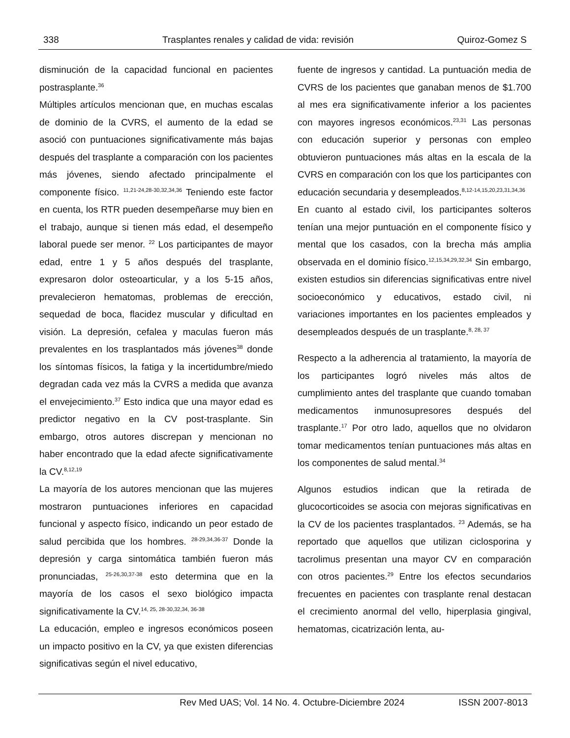338 Trasplantes renales y calidad de vida: revisión Quiroz-Gomez S
disminución de la capacidad funcional en pacientes postrasplante.<sup>36</sup>
Múltiples artículos mencionan que, en muchas escalas de dominio de la CVRS, el aumento de la edad se asoció con puntuaciones significativamente más bajas después del trasplante a comparación con los pacientes más jóvenes, siendo afectado principalmente el componente físico. <sup>11,21-24,28-30,32,34,36</sup> Teniendo este factor en cuenta, los RTR pueden desempeñarse muy bien en el trabajo, aunque si tienen más edad, el desempeño laboral puede ser menor. <sup>22</sup> Los participantes de mayor edad, entre 1 y 5 años después del trasplante, expresaron dolor osteoarticular, y a los 5-15 años, prevalecieron hematomas, problemas de erección, sequedad de boca, flacidez muscular y dificultad en visión. La depresión, cefalea y maculas fueron más prevalentes en los trasplantados más jóvenes<sup>38</sup> donde los síntomas físicos, la fatiga y la incertidumbre/miedo degradan cada vez más la CVRS a medida que avanza el envejecimiento.<sup>37</sup> Esto indica que una mayor edad es predictor negativo en la CV post-trasplante. Sin embargo, otros autores discrepan y mencionan no haber encontrado que la edad afecte significativamente la CV.<sup>8,12,19</sup>
La mayoría de los autores mencionan que las mujeres mostraron puntuaciones inferiores en capacidad funcional y aspecto físico, indicando un peor estado de salud percibida que los hombres. <sup>28-29,34,36-37</sup> Donde la depresión y carga sintomática también fueron más pronunciadas, <sup>25-26,30,37-38</sup> esto determina que en la mayoría de los casos el sexo biológico impacta significativamente la CV.<sup>14, 25, 28-30,32,34, 36-38</sup>
La educación, empleo e ingresos económicos poseen un impacto positivo en la CV, ya que existen diferencias significativas según el nivel educativo,
fuente de ingresos y cantidad. La puntuación media de CVRS de los pacientes que ganaban menos de $1.700 al mes era significativamente inferior a los pacientes con mayores ingresos económicos.<sup>23,31</sup> Las personas con educación superior y personas con empleo obtuvieron puntuaciones más altas en la escala de la CVRS en comparación con los que los participantes con educación secundaria y desempleados.<sup>8,12-14,15,20,23,31,34,36</sup>
En cuanto al estado civil, los participantes solteros tenían una mejor puntuación en el componente físico y mental que los casados, con la brecha más amplia observada en el dominio físico.<sup>12,15,34,29,32,34</sup> Sin embargo, existen estudios sin diferencias significativas entre nivel socioeconómico y educativos, estado civil, ni variaciones importantes en los pacientes empleados y desempleados después de un trasplante.<sup>8, 28, 37</sup>
Respecto a la adherencia al tratamiento, la mayoría de los participantes logró niveles más altos de cumplimiento antes del trasplante que cuando tomaban medicamentos inmunosupresores después del trasplante.<sup>17</sup> Por otro lado, aquellos que no olvidaron tomar medicamentos tenían puntuaciones más altas en los componentes de salud mental.<sup>34</sup>
Algunos estudios indican que la retirada de glucocorticoides se asocia con mejoras significativas en la CV de los pacientes trasplantados. <sup>23</sup> Además, se ha reportado que aquellos que utilizan ciclosporina y tacrolimus presentan una mayor CV en comparación con otros pacientes.<sup>29</sup> Entre los efectos secundarios frecuentes en pacientes con trasplante renal destacan el crecimiento anormal del vello, hiperplasia gingival, hematomas, cicatrización lenta, au-
Rev Med UAS; Vol. 14 No. 4. Octubre-Diciembre 2024 ISSN 2007-8013